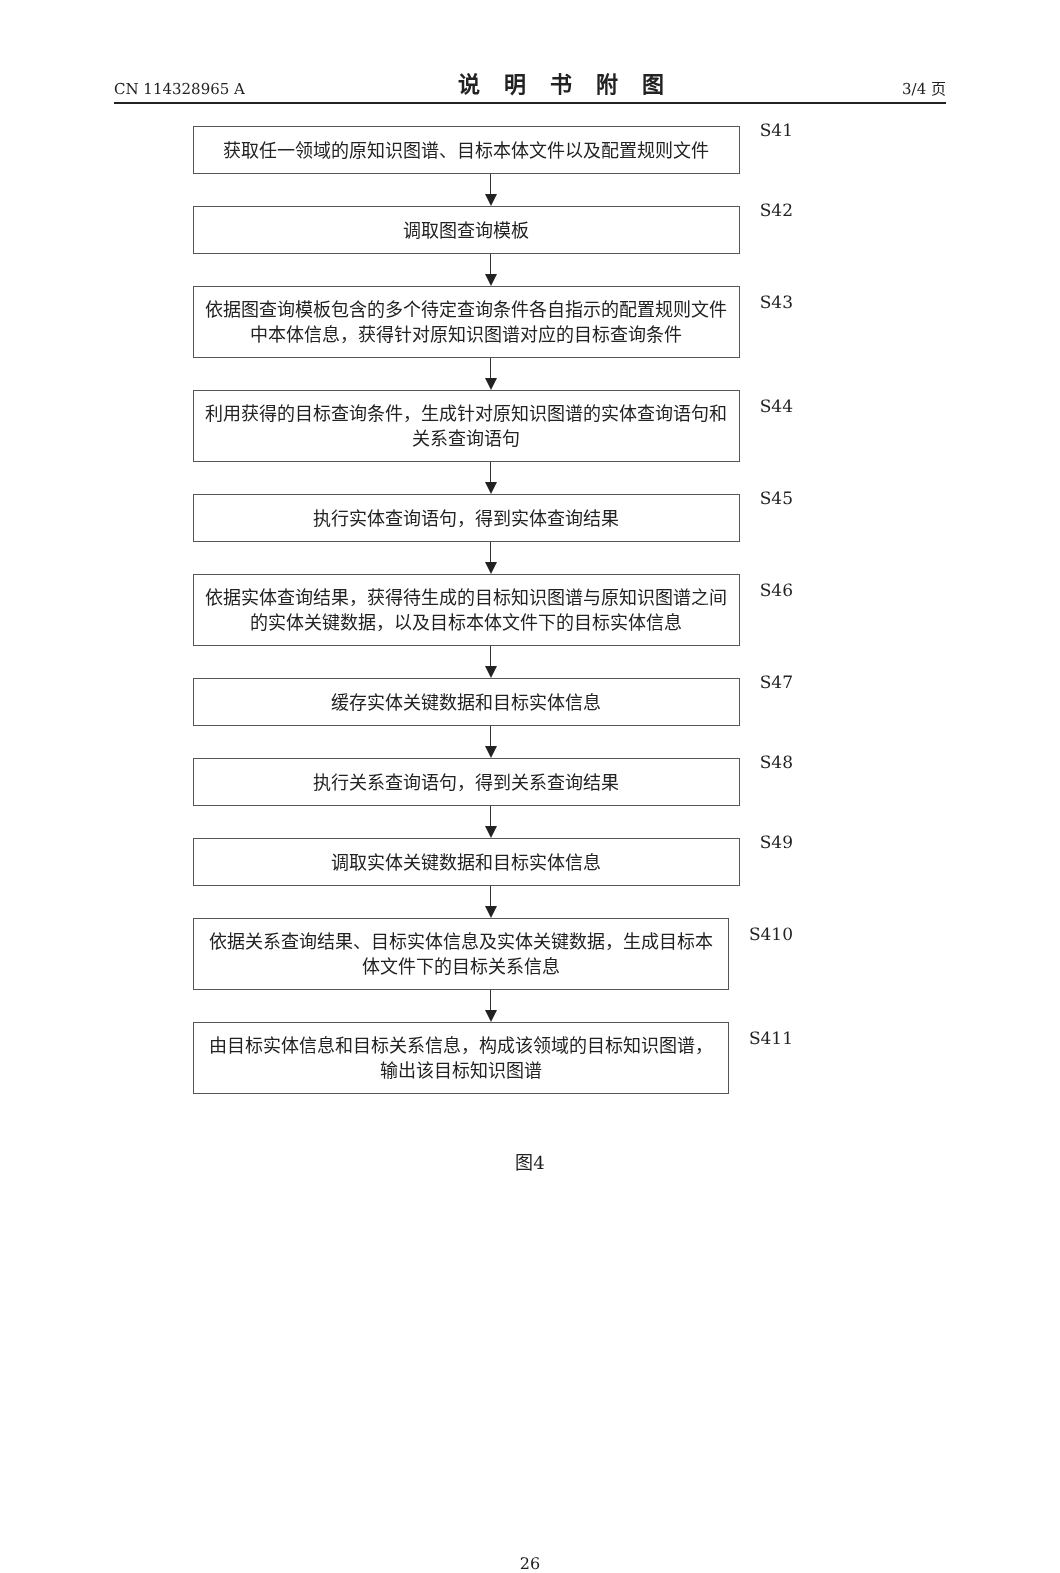CN 114328965 A 说明书附图 3/4 页
获取任一领域的原知识图谱、目标本体文件以及配置规则文件
S41
调取图查询模板
S42
依据图查询模板包含的多个待定查询条件各自指示的配置规则文件中本体信息，获得针对原知识图谱对应的目标查询条件
S43
利用获得的目标查询条件，生成针对原知识图谱的实体查询语句和关系查询语句
S44
执行实体查询语句，得到实体查询结果
S45
依据实体查询结果，获得待生成的目标知识图谱与原知识图谱之间的实体关键数据，以及目标本体文件下的目标实体信息
S46
缓存实体关键数据和目标实体信息
S47
执行关系查询语句，得到关系查询结果
S48
调取实体关键数据和目标实体信息
S49
依据关系查询结果、目标实体信息及实体关键数据，生成目标本体文件下的目标关系信息
S410
由目标实体信息和目标关系信息，构成该领域的目标知识图谱，输出该目标知识图谱
S411
图4
26